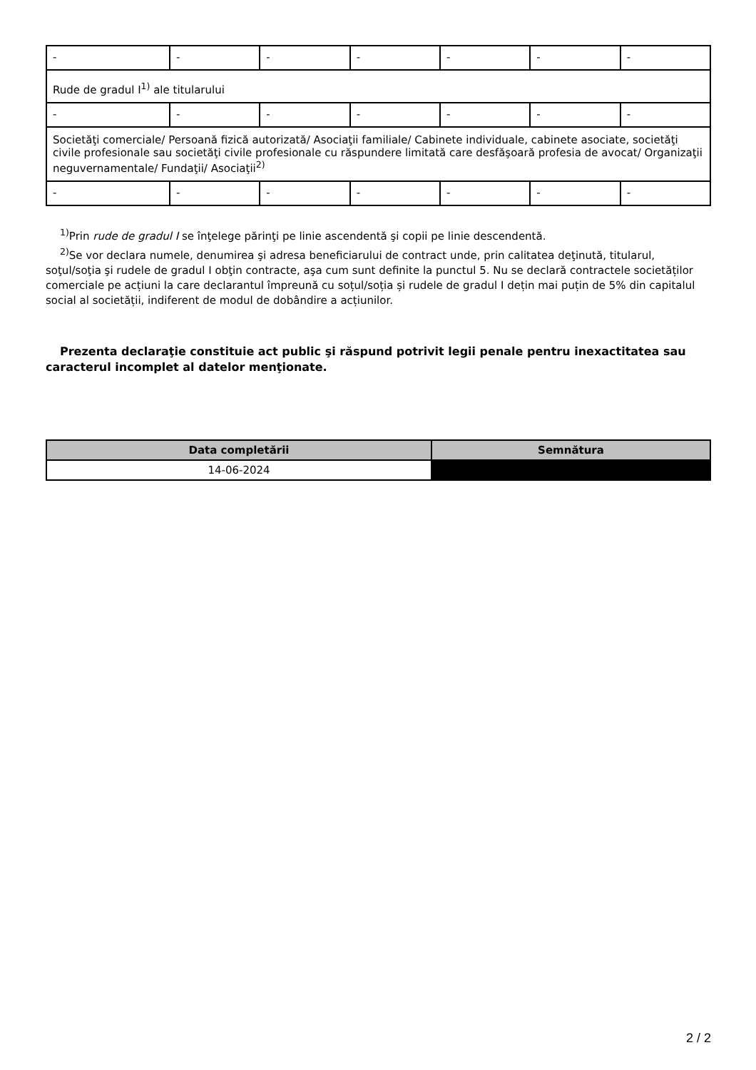| - | - | - | - | - | - | - |
| Rude de gradul I<sup>1)</sup> ale titularului | | | | | | |
| - | - | - | - | - | - | - |
| Societăţi comerciale/ Persoană fizică autorizată/ Asociaţii familiale/ Cabinete individuale, cabinete asociate, societăţi civile profesionale sau societăţi civile profesionale cu răspundere limitată care desfăşoară profesia de avocat/ Organizaţii neguvernamentale/ Fundaţii/ Asociaţii<sup>2)</sup> | | | | | | |
| - | - | - | - | - | - | - |
<sup>1)</sup> Prin rude de gradul I se înţelege părinţi pe linie ascendentă şi copii pe linie descendentă.
<sup>2)</sup> Se vor declara numele, denumirea şi adresa beneficiarului de contract unde, prin calitatea deţinută, titularul, soţul/soţia şi rudele de gradul I obţin contracte, aşa cum sunt definite la punctul 5. Nu se declară contractele societăților comerciale pe acțiuni la care declarantul împreună cu soțul/soția și rudele de gradul I dețin mai puțin de 5% din capitalul social al societății, indiferent de modul de dobândire a acțiunilor.
Prezenta declaraţie constituie act public şi răspund potrivit legii penale pentru inexactitatea sau caracterul incomplet al datelor menţionate.
| Data completării | Semnătura |
| --- | --- |
| 14-06-2024 | |
2 / 2